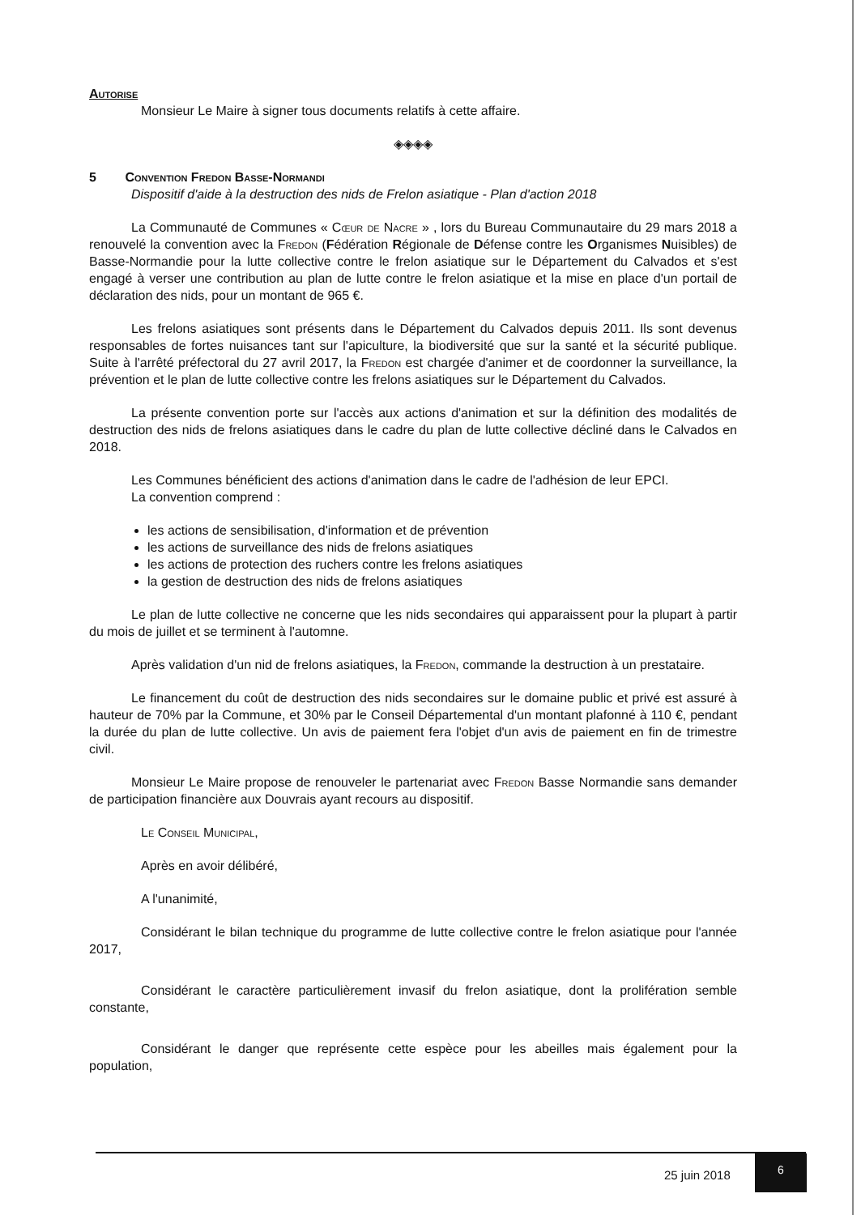Autorise
Monsieur Le Maire à signer tous documents relatifs à cette affaire.
◈◈◈◈
5 Convention Fredon Basse-Normandi
Dispositif d'aide à la destruction des nids de Frelon asiatique - Plan d'action 2018
La Communauté de Communes « Cœur de Nacre » , lors du Bureau Communautaire du 29 mars 2018 a renouvelé la convention avec la Fredon (Fédération Régionale de Défense contre les Organismes Nuisibles) de Basse-Normandie pour la lutte collective contre le frelon asiatique sur le Département du Calvados et s'est engagé à verser une contribution au plan de lutte contre le frelon asiatique et la mise en place d'un portail de déclaration des nids, pour un montant de 965 €.
Les frelons asiatiques sont présents dans le Département du Calvados depuis 2011. Ils sont devenus responsables de fortes nuisances tant sur l'apiculture, la biodiversité que sur la santé et la sécurité publique. Suite à l'arrêté préfectoral du 27 avril 2017, la Fredon est chargée d'animer et de coordonner la surveillance, la prévention et le plan de lutte collective contre les frelons asiatiques sur le Département du Calvados.
La présente convention porte sur l'accès aux actions d'animation et sur la définition des modalités de destruction des nids de frelons asiatiques dans le cadre du plan de lutte collective décliné dans le Calvados en 2018.
Les Communes bénéficient des actions d'animation dans le cadre de l'adhésion de leur EPCI.
La convention comprend :
les actions de sensibilisation, d'information et de prévention
les actions de surveillance des nids de frelons asiatiques
les actions de protection des ruchers contre les frelons asiatiques
la gestion de destruction des nids de frelons asiatiques
Le plan de lutte collective ne concerne que les nids secondaires qui apparaissent pour la plupart à partir du mois de juillet et se terminent à l'automne.
Après validation d'un nid de frelons asiatiques, la Fredon, commande la destruction à un prestataire.
Le financement du coût de destruction des nids secondaires sur le domaine public et privé est assuré à hauteur de 70% par la Commune, et 30% par le Conseil Départemental d'un montant plafonné à 110 €, pendant la durée du plan de lutte collective. Un avis de paiement fera l'objet d'un avis de paiement en fin de trimestre civil.
Monsieur Le Maire propose de renouveler le partenariat avec Fredon Basse Normandie sans demander de participation financière aux Douvrais ayant recours au dispositif.
Le Conseil Municipal,
Après en avoir délibéré,
A l'unanimité,
Considérant le bilan technique du programme de lutte collective contre le frelon asiatique pour l'année 2017,
Considérant le caractère particulièrement invasif du frelon asiatique, dont la prolifération semble constante,
Considérant le danger que représente cette espèce pour les abeilles mais également pour la population,
25 juin 2018
6